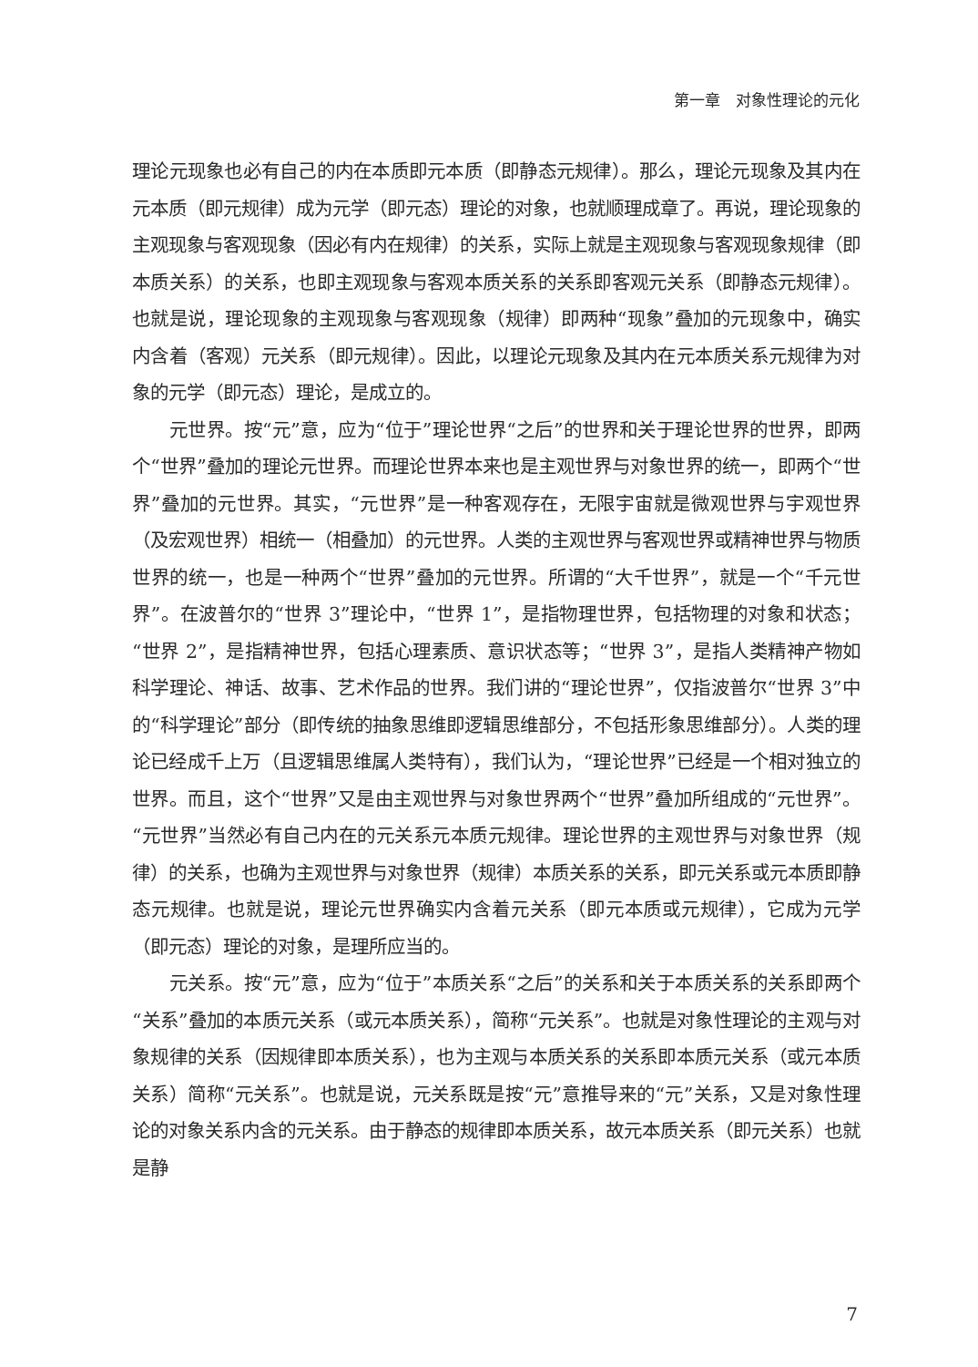第一章　对象性理论的元化
理论元现象也必有自己的内在本质即元本质（即静态元规律）。那么，理论元现象及其内在元本质（即元规律）成为元学（即元态）理论的对象，也就顺理成章了。再说，理论现象的主观现象与客观现象（因必有内在规律）的关系，实际上就是主观现象与客观现象规律（即本质关系）的关系，也即主观现象与客观本质关系的关系即客观元关系（即静态元规律）。也就是说，理论现象的主观现象与客观现象（规律）即两种“现象”叠加的元现象中，确实内含着（客观）元关系（即元规律）。因此，以理论元现象及其内在元本质关系元规律为对象的元学（即元态）理论，是成立的。
元世界。按“元”意，应为“位于”理论世界“之后”的世界和关于理论世界的世界，即两个“世界”叠加的理论元世界。而理论世界本来也是主观世界与对象世界的统一，即两个“世界”叠加的元世界。其实，“元世界”是一种客观存在，无限宇宙就是微观世界与宇观世界（及宏观世界）相统一（相叠加）的元世界。人类的主观世界与客观世界或精神世界与物质世界的统一，也是一种两个“世界”叠加的元世界。所谓的“大千世界”，就是一个“千元世界”。在波普尔的“世界 3”理论中，“世界 1”，是指物理世界，包括物理的对象和状态；“世界 2”，是指精神世界，包括心理素质、意识状态等；“世界 3”，是指人类精神产物如科学理论、神话、故事、艺术作品的世界。我们讲的“理论世界”，仅指波普尔“世界 3”中的“科学理论”部分（即传统的抽象思维即逻辑思维部分，不包括形象思维部分）。人类的理论已经成千上万（且逻辑思维属人类特有），我们认为，“理论世界”已经是一个相对独立的世界。而且，这个“世界”又是由主观世界与对象世界两个“世界”叠加所组成的“元世界”。“元世界”当然必有自己内在的元关系元本质元规律。理论世界的主观世界与对象世界（规律）的关系，也确为主观世界与对象世界（规律）本质关系的关系，即元关系或元本质即静态元规律。也就是说，理论元世界确实内含着元关系（即元本质或元规律），它成为元学（即元态）理论的对象，是理所应当的。
元关系。按“元”意，应为“位于”本质关系“之后”的关系和关于本质关系的关系即两个“关系”叠加的本质元关系（或元本质关系），简称“元关系”。也就是对象性理论的主观与对象规律的关系（因规律即本质关系），也为主观与本质关系的关系即本质元关系（或元本质关系）简称“元关系”。也就是说，元关系既是按“元”意推导来的“元”关系，又是对象性理论的对象关系内含的元关系。由于静态的规律即本质关系，故元本质关系（即元关系）也就是静
7